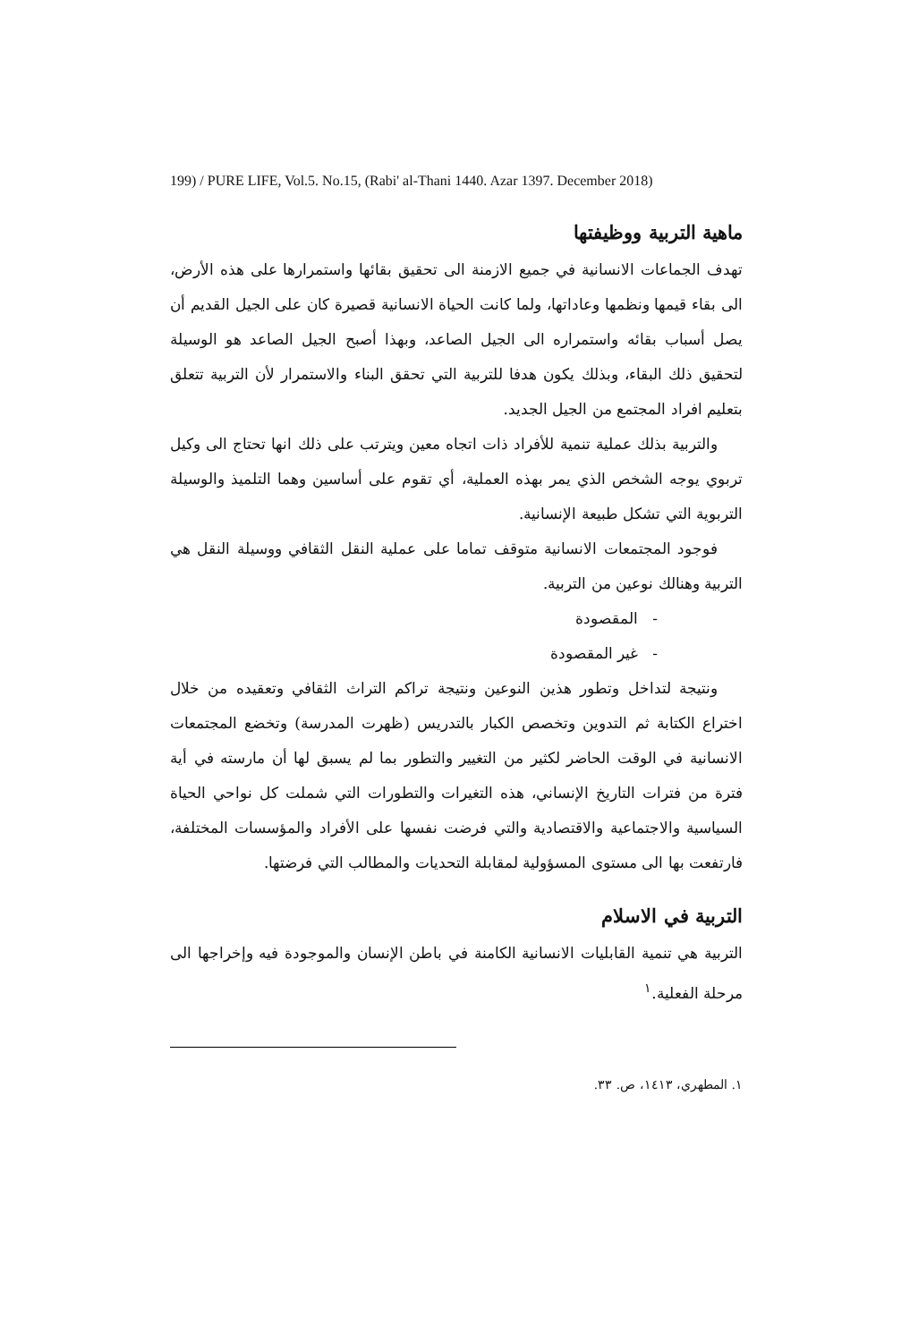199) / PURE LIFE, Vol.5. No.15, (Rabi' al-Thani 1440. Azar 1397. December 2018)
ماهية التربية ووظيفتها
تهدف الجماعات الانسانية في جميع الازمنة الى تحقيق بقائها واستمرارها على هذه الأرض، الى بقاء قيمها ونظمها وعاداتها، ولما كانت الحياة الانسانية قصيرة كان على الجيل القديم أن يصل أسباب بقائه واستمراره الى الجيل الصاعد، وبهذا أصبح الجيل الصاعد هو الوسيلة لتحقيق ذلك البقاء، وبذلك يكون هدفا للتربية التي تحقق البناء والاستمرار لأن التربية تتعلق بتعليم افراد المجتمع من الجيل الجديد.
والتربية بذلك عملية تنمية للأفراد ذات اتجاه معين ويترتب على ذلك انها تحتاج الى وكيل تربوي يوجه الشخص الذي يمر بهذه العملية، أي تقوم على أساسين وهما التلميذ والوسيلة التربوية التي تشكل طبيعة الإنسانية.
فوجود المجتمعات الانسانية متوقف تماما على عملية النقل الثقافي ووسيلة النقل هي التربية وهنالك نوعين من التربية.
- المقصودة
- غير المقصودة
ونتيجة لتداخل وتطور هذين النوعين ونتيجة تراكم التراث الثقافي وتعقيده من خلال اختراع الكتابة ثم التدوين وتخصص الكبار بالتدريس (ظهرت المدرسة) وتخضع المجتمعات الانسانية في الوقت الحاضر لكثير من التغيير والتطور بما لم يسبق لها أن مارسته في أية فترة من فترات التاريخ الإنساني، هذه التغيرات والتطورات التي شملت كل نواحي الحياة السياسية والاجتماعية والاقتصادية والتي فرضت نفسها على الأفراد والمؤسسات المختلفة، فارتفعت بها الى مستوى المسؤولية لمقابلة التحديات والمطالب التي فرضتها.
التربية في الاسلام
التربية هي تنمية القابليات الانسانية الكامنة في باطن الإنسان والموجودة فيه وإخراجها الى مرحلة الفعلية.<sup>١</sup>
١. المطهري، ١٤١٣، ص. ٣٣.